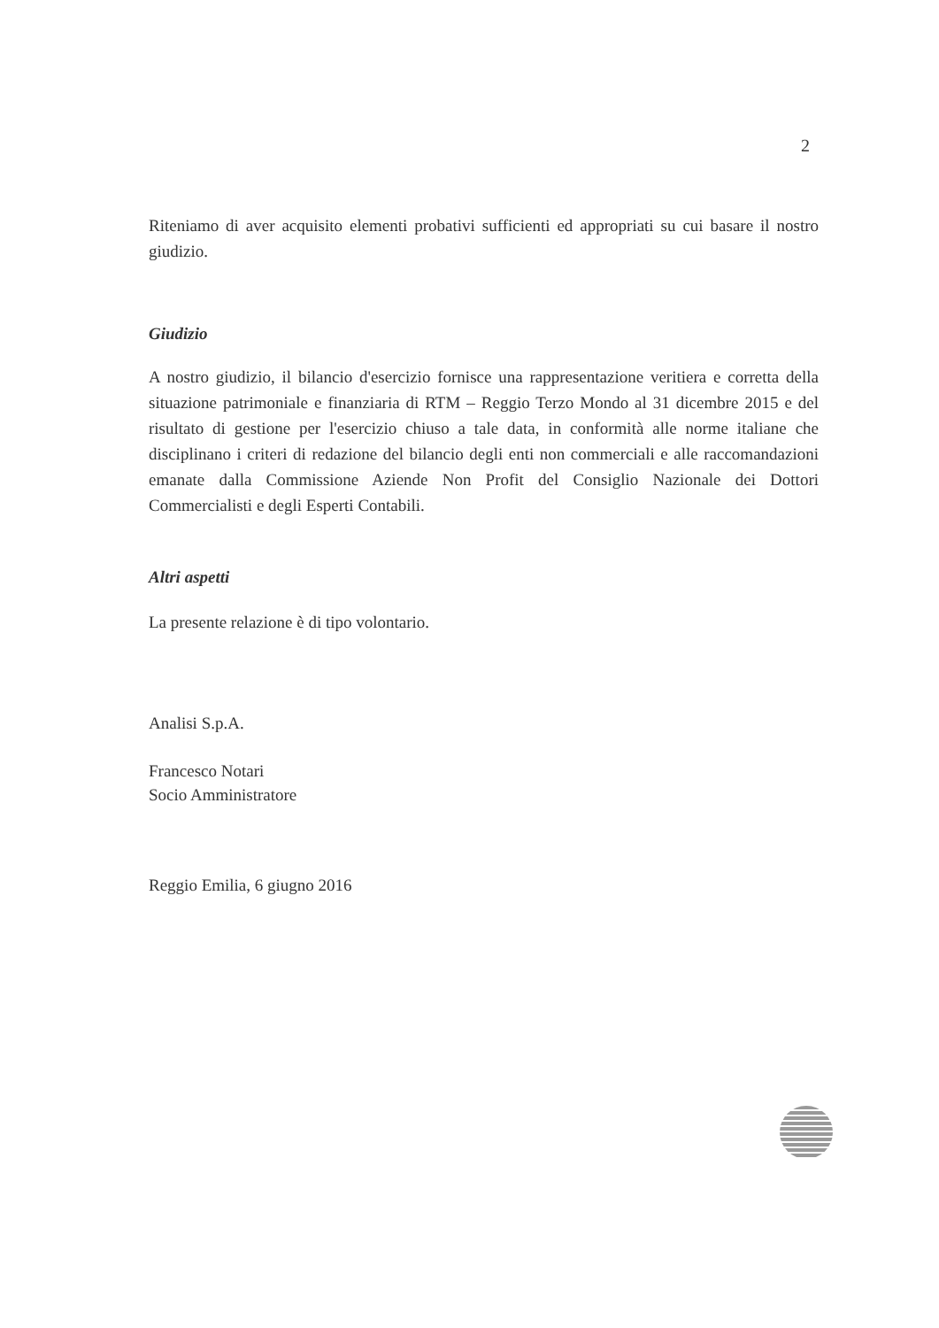2
Riteniamo di aver acquisito elementi probativi sufficienti ed appropriati su cui basare il nostro giudizio.
Giudizio
A nostro giudizio, il bilancio d'esercizio fornisce una rappresentazione veritiera e corretta della situazione patrimoniale e finanziaria di RTM – Reggio Terzo Mondo al 31 dicembre 2015 e del risultato di gestione per l'esercizio chiuso a tale data, in conformità alle norme italiane che disciplinano i criteri di redazione del bilancio degli enti non commerciali e alle raccomandazioni emanate dalla Commissione Aziende Non Profit del Consiglio Nazionale dei Dottori Commercialisti e degli Esperti Contabili.
Altri aspetti
La presente relazione è di tipo volontario.
Analisi S.p.A.
Francesco Notari
Socio Amministratore
Reggio Emilia, 6 giugno 2016